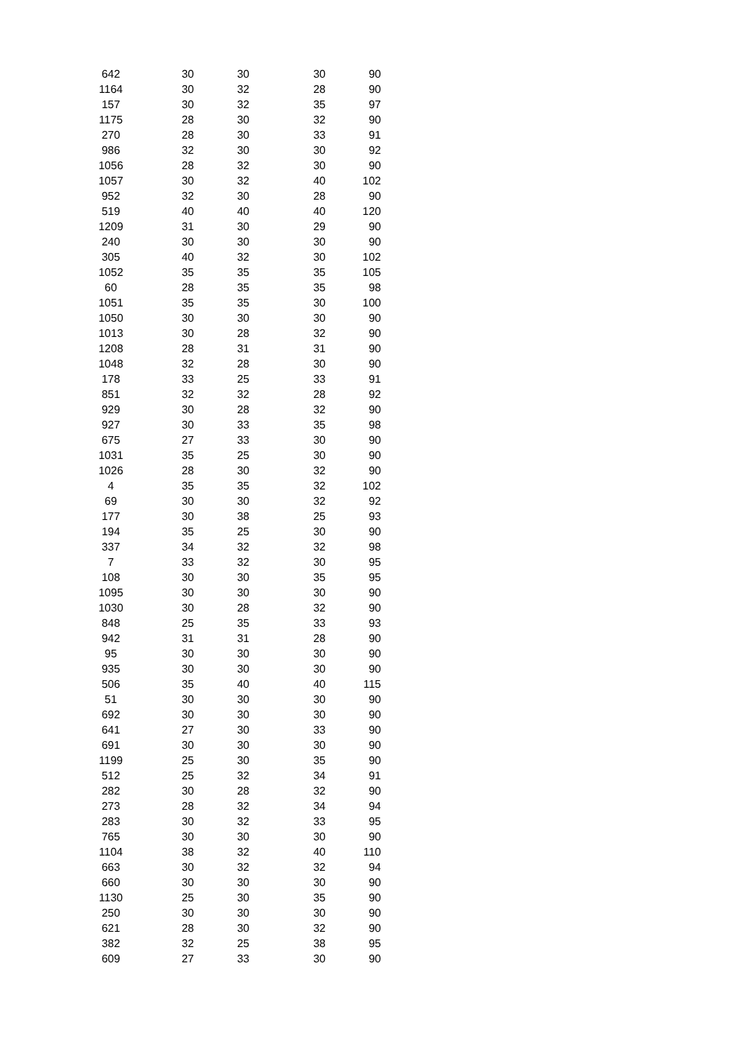| 642 | 30 | 30 | 30 | 90 |
| 1164 | 30 | 32 | 28 | 90 |
| 157 | 30 | 32 | 35 | 97 |
| 1175 | 28 | 30 | 32 | 90 |
| 270 | 28 | 30 | 33 | 91 |
| 986 | 32 | 30 | 30 | 92 |
| 1056 | 28 | 32 | 30 | 90 |
| 1057 | 30 | 32 | 40 | 102 |
| 952 | 32 | 30 | 28 | 90 |
| 519 | 40 | 40 | 40 | 120 |
| 1209 | 31 | 30 | 29 | 90 |
| 240 | 30 | 30 | 30 | 90 |
| 305 | 40 | 32 | 30 | 102 |
| 1052 | 35 | 35 | 35 | 105 |
| 60 | 28 | 35 | 35 | 98 |
| 1051 | 35 | 35 | 30 | 100 |
| 1050 | 30 | 30 | 30 | 90 |
| 1013 | 30 | 28 | 32 | 90 |
| 1208 | 28 | 31 | 31 | 90 |
| 1048 | 32 | 28 | 30 | 90 |
| 178 | 33 | 25 | 33 | 91 |
| 851 | 32 | 32 | 28 | 92 |
| 929 | 30 | 28 | 32 | 90 |
| 927 | 30 | 33 | 35 | 98 |
| 675 | 27 | 33 | 30 | 90 |
| 1031 | 35 | 25 | 30 | 90 |
| 1026 | 28 | 30 | 32 | 90 |
| 4 | 35 | 35 | 32 | 102 |
| 69 | 30 | 30 | 32 | 92 |
| 177 | 30 | 38 | 25 | 93 |
| 194 | 35 | 25 | 30 | 90 |
| 337 | 34 | 32 | 32 | 98 |
| 7 | 33 | 32 | 30 | 95 |
| 108 | 30 | 30 | 35 | 95 |
| 1095 | 30 | 30 | 30 | 90 |
| 1030 | 30 | 28 | 32 | 90 |
| 848 | 25 | 35 | 33 | 93 |
| 942 | 31 | 31 | 28 | 90 |
| 95 | 30 | 30 | 30 | 90 |
| 935 | 30 | 30 | 30 | 90 |
| 506 | 35 | 40 | 40 | 115 |
| 51 | 30 | 30 | 30 | 90 |
| 692 | 30 | 30 | 30 | 90 |
| 641 | 27 | 30 | 33 | 90 |
| 691 | 30 | 30 | 30 | 90 |
| 1199 | 25 | 30 | 35 | 90 |
| 512 | 25 | 32 | 34 | 91 |
| 282 | 30 | 28 | 32 | 90 |
| 273 | 28 | 32 | 34 | 94 |
| 283 | 30 | 32 | 33 | 95 |
| 765 | 30 | 30 | 30 | 90 |
| 1104 | 38 | 32 | 40 | 110 |
| 663 | 30 | 32 | 32 | 94 |
| 660 | 30 | 30 | 30 | 90 |
| 1130 | 25 | 30 | 35 | 90 |
| 250 | 30 | 30 | 30 | 90 |
| 621 | 28 | 30 | 32 | 90 |
| 382 | 32 | 25 | 38 | 95 |
| 609 | 27 | 33 | 30 | 90 |